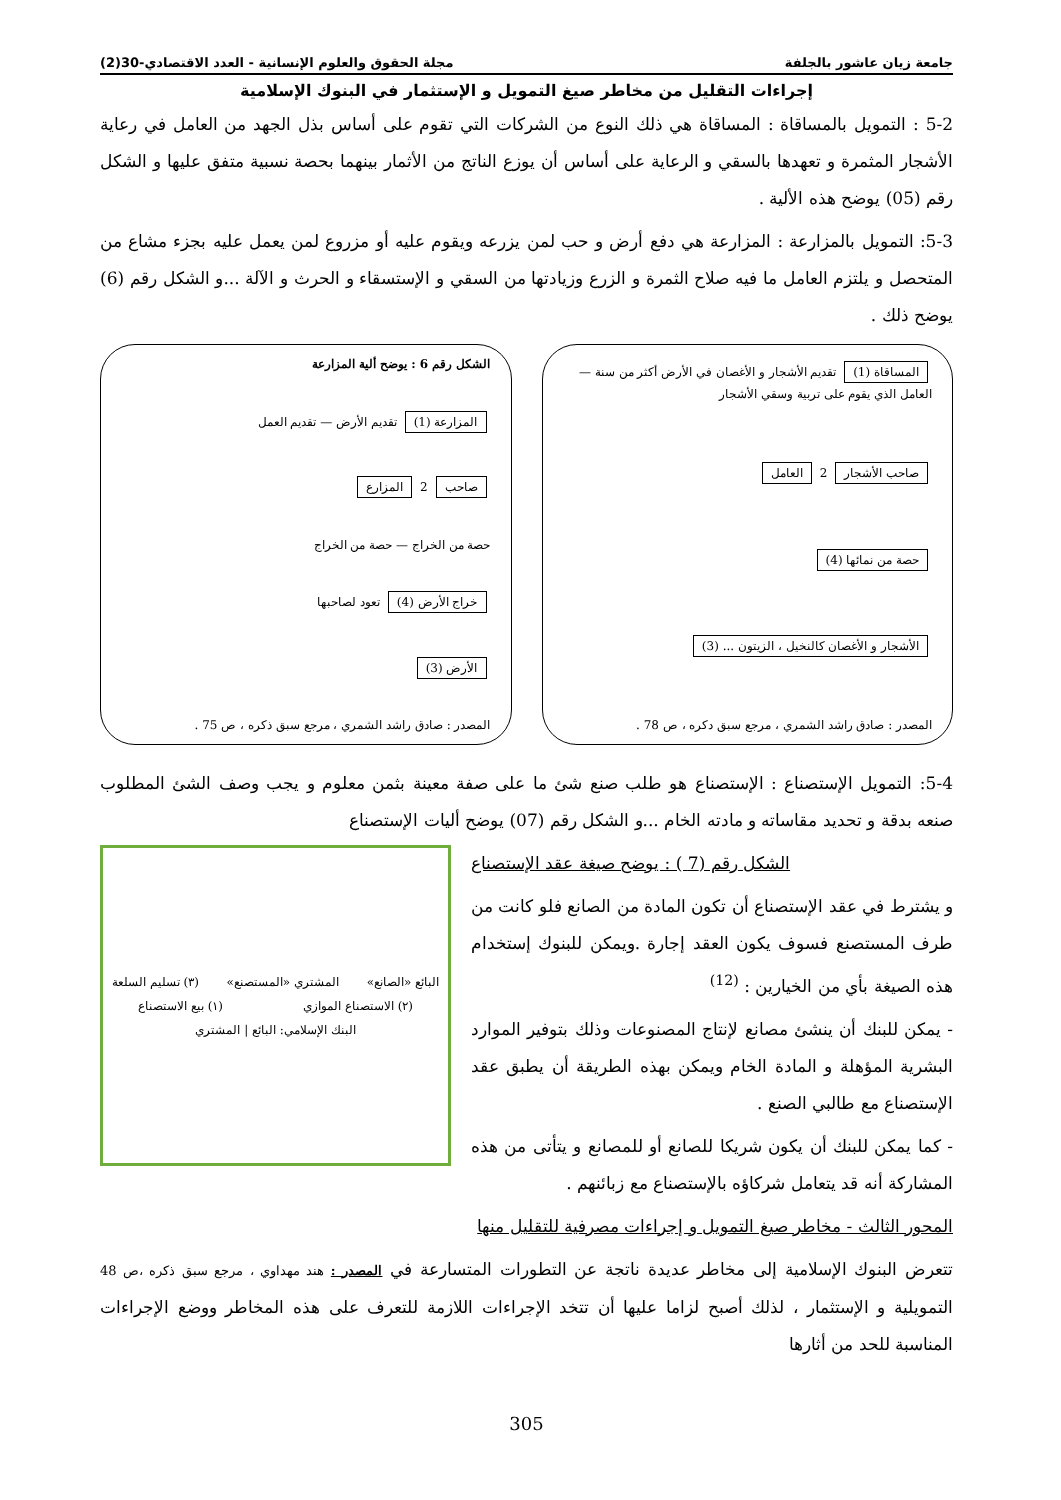جامعة زيان عاشور بالجلفة مجلة الحقوق والعلوم الإنسانية - العدد الاقتصادي-30(2)
إجراءات التقليل من مخاطر صيغ التمويل و الإستثمار في البنوك الإسلامية
5-2 : التمويل بالمساقاة : المساقاة هي ذلك النوع من الشركات التي تقوم على أساس بذل الجهد من العامل في رعاية الأشجار المثمرة و تعهدها بالسقي و الرعاية على أساس أن يوزع الناتج من الأثمار بينهما بحصة نسبية متفق عليها و الشكل رقم (05) يوضح هذه الألية .
5-3: التمويل بالمزارعة : المزارعة هي دفع أرض و حب لمن يزرعه ويقوم عليه أو مزروع لمن يعمل عليه بجزء مشاع من المتحصل و يلتزم العامل ما فيه صلاح الثمرة و الزرع وزيادتها من السقي و الإستسقاء و الحرث و الآلة ...و الشكل رقم (6) يوضح ذلك .
المساقاة (1) تقديم الأشجار و الأغصان في الأرض أكثر من سنة — العامل الذي يقوم على تربية وسقي الأشجار
صاحب الأشجار 2 العامل
حصة من نمائها (4)
الأشجار و الأغصان كالنخيل ، الزيتون ... (3)
المصدر : صادق راشد الشمري ، مرجع سبق دكره ، ص 78 .
الشكل رقم 6 : يوضح ألية المزارعة
المزارعة (1) تقديم الأرض — تقديم العمل
صاحب 2 المزارع
حصة من الخراج — حصة من الخراج
خراج الأرض (4) تعود لصاحبها
الأرض (3)
المصدر : صادق راشد الشمري ، مرجع سبق ذكره ، ص 75 .
5-4: التمويل الإستصناع : الإستصناع هو طلب صنع شئ ما على صفة معينة بثمن معلوم و يجب وصف الشئ المطلوب صنعه بدقة و تحديد مقاساته و مادته الخام ...و الشكل رقم (07) يوضح أليات الإستصناع
الشكل رقم (7 ) : يوضح صيغة عقد الإستصناع
و يشترط في عقد الإستصناع أن تكون المادة من الصانع فلو كانت من طرف المستصنع فسوف يكون العقد إجارة .ويمكن للبنوك إستخدام هذه الصيغة بأي من الخيارين : <sup>(12)</sup>
- يمكن للبنك أن ينشئ مصانع لإنتاج المصنوعات وذلك بتوفير الموارد البشرية المؤهلة و المادة الخام ويمكن بهذه الطريقة أن يطبق عقد الإستصناع مع طالبي الصنع .
- كما يمكن للبنك أن يكون شريكا للصانع أو للمصانع و يتأتى من هذه المشاركة أنه قد يتعامل شركاؤه بالإستصناع مع زبائنهم .
المحور الثالث - مخاطر صيغ التمويل و إجراءات مصرفية للتقليل منها
البائع «الصانع» المشتري «المستصنع» (٣) تسليم السلعة (٢) الاستصناع الموازي (١) بيع الاستصناع البنك الإسلامي: البائع | المشتري
تتعرض البنوك الإسلامية إلى مخاطر عديدة ناتجة عن التطورات المتسارعة في المصدر : هند مهداوي ، مرجع سبق ذكره ،ص 48 التمويلية و الإستثمار ، لذلك أصبح لزاما عليها أن تتخد الإجراءات اللازمة للتعرف على هذه المخاطر ووضع الإجراءات المناسبة للحد من أثارها
305